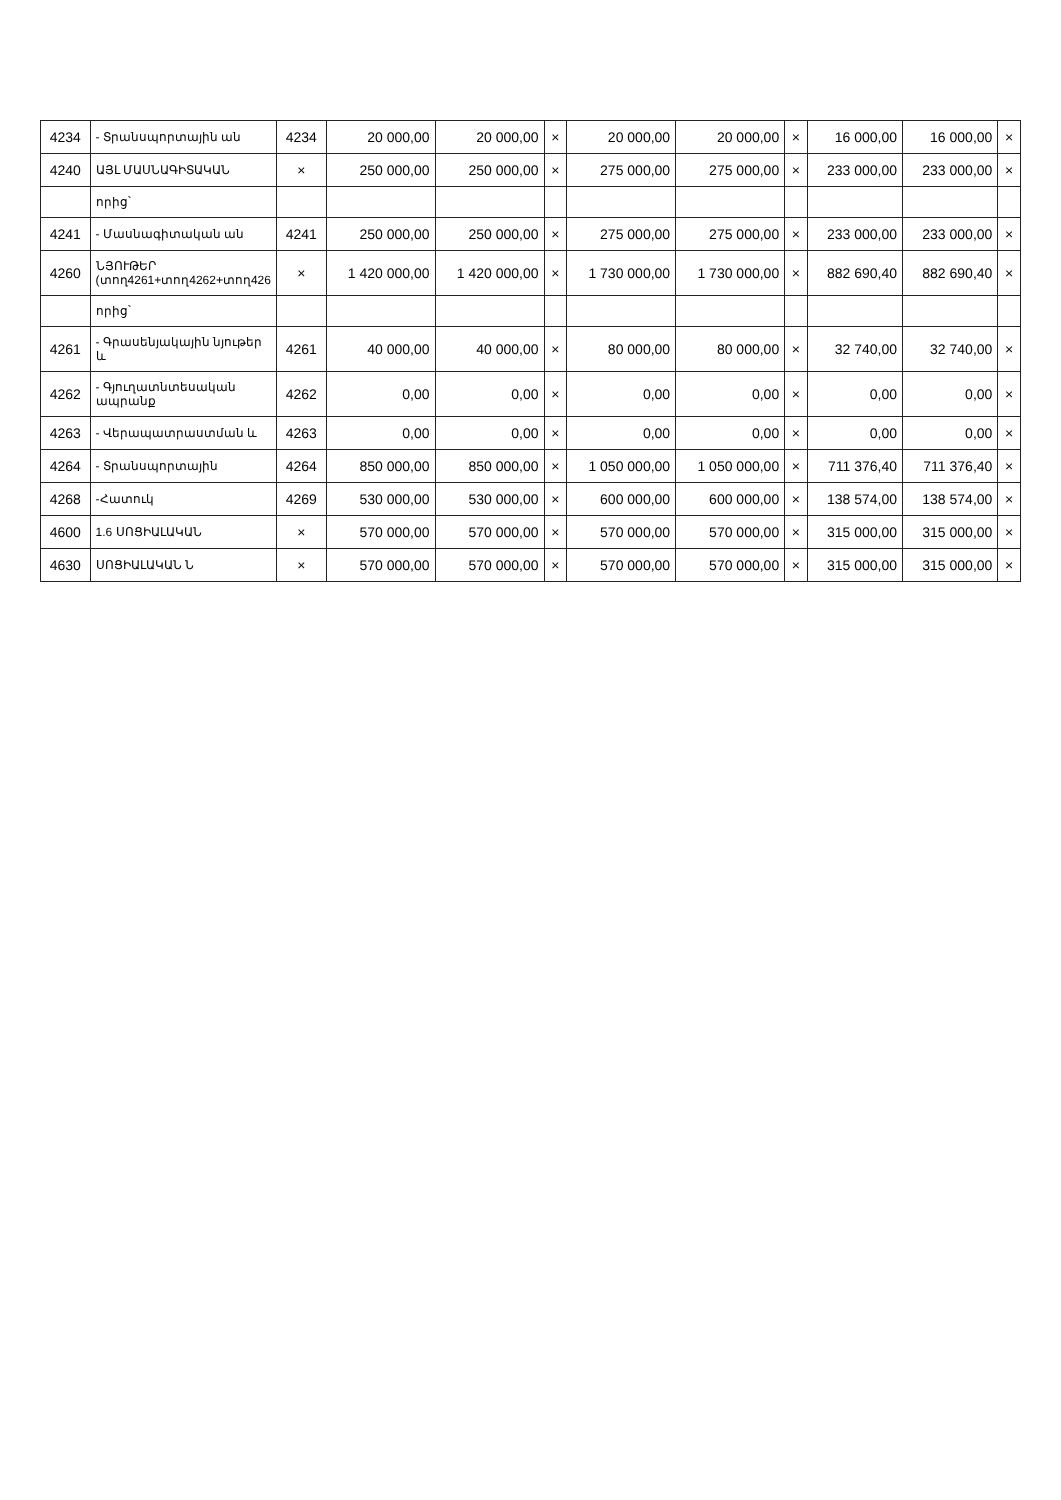| 4234 | - Տրանսպորտային ան | 4234 | 20 000,00 | 20 000,00 | × | 20 000,00 | 20 000,00 | × | 16 000,00 | 16 000,00 | × |
| 4240 | ԱՅԼ ՄԱՍՆԱԳԻՏԱԿԱՆ | × | 250 000,00 | 250 000,00 | × | 275 000,00 | 275 000,00 | × | 233 000,00 | 233 000,00 | × |
| | որից՝ | | | | | | | | | | |
| 4241 | - Մասնագիտական ան | 4241 | 250 000,00 | 250 000,00 | × | 275 000,00 | 275 000,00 | × | 233 000,00 | 233 000,00 | × |
| 4260 | ՆՅՈՒԹԵՐ (տող4261+տող4262+տող426 | × | 1 420 000,00 | 1 420 000,00 | × | 1 730 000,00 | 1 730 000,00 | × | 882 690,40 | 882 690,40 | × |
| | որից՝ | | | | | | | | | | |
| 4261 | - Գրասենյակային նյութեր և | 4261 | 40 000,00 | 40 000,00 | × | 80 000,00 | 80 000,00 | × | 32 740,00 | 32 740,00 | × |
| 4262 | - Գյուղատնտեսական ապրանք | 4262 | 0,00 | 0,00 | × | 0,00 | 0,00 | × | 0,00 | 0,00 | × |
| 4263 | - Վերապատրաստման և | 4263 | 0,00 | 0,00 | × | 0,00 | 0,00 | × | 0,00 | 0,00 | × |
| 4264 | - Տրանսպորտային | 4264 | 850 000,00 | 850 000,00 | × | 1 050 000,00 | 1 050 000,00 | × | 711 376,40 | 711 376,40 | × |
| 4268 | -Հատուկ | 4269 | 530 000,00 | 530 000,00 | × | 600 000,00 | 600 000,00 | × | 138 574,00 | 138 574,00 | × |
| 4600 | 1.6 ՍՈՑԻԱԼԱԿԱՆ | × | 570 000,00 | 570 000,00 | × | 570 000,00 | 570 000,00 | × | 315 000,00 | 315 000,00 | × |
| 4630 | ՍՈՑԻԱԼԱԿԱՆ Ն | × | 570 000,00 | 570 000,00 | × | 570 000,00 | 570 000,00 | × | 315 000,00 | 315 000,00 | × |